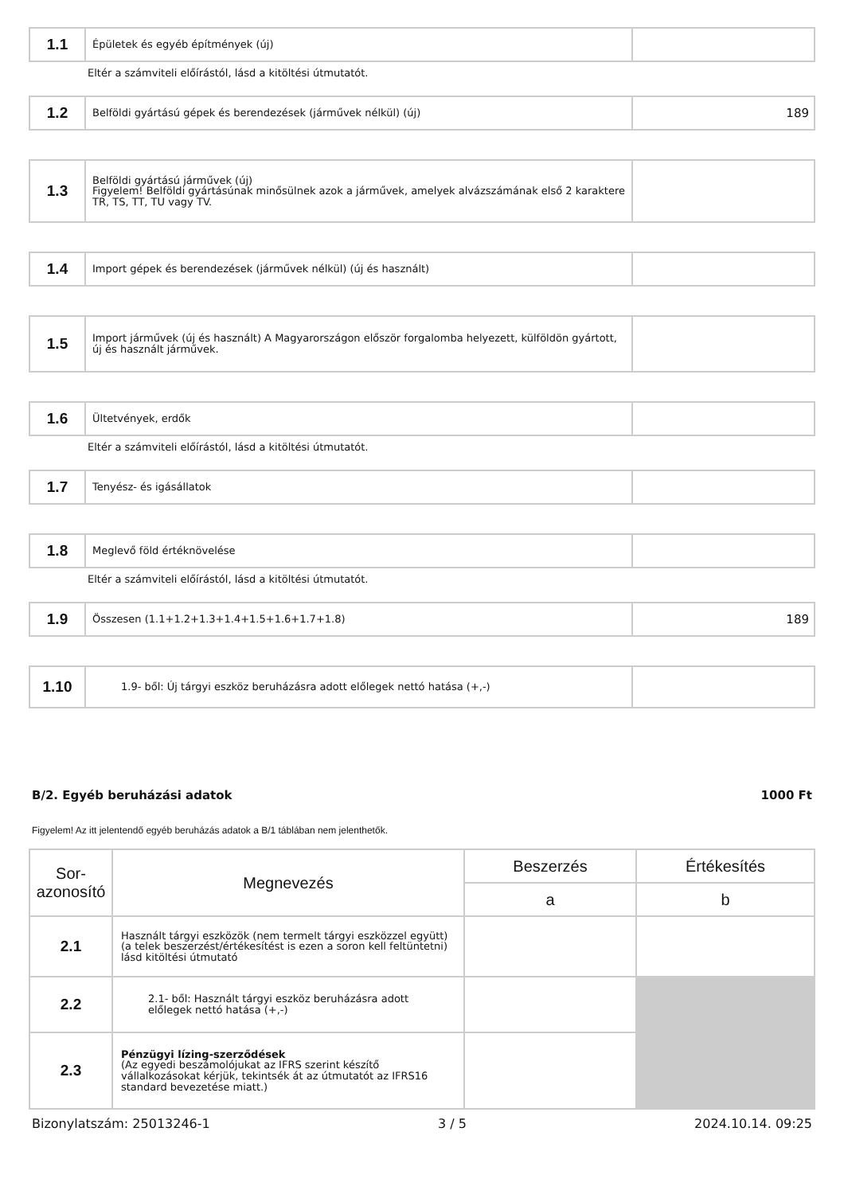| 1.1 | Épületek és egyéb építmények (új) | |
Eltér a számviteli előírástól, lásd a kitöltési útmutatót.
| 1.2 | Belföldi gyártású gépek és berendezések (járművek nélkül) (új) | 189 |
| 1.3 | Belföldi gyártású járművek (új) Figyelem! Belföldi gyártásúnak minősülnek azok a járművek, amelyek alvázszámának első 2 karaktere TR, TS, TT, TU vagy TV. | |
| 1.4 | Import gépek és berendezések (járművek nélkül) (új és használt) | |
| 1.5 | Import járművek (új és használt) A Magyarországon először forgalomba helyezett, külföldön gyártott, új és használt járművek. | |
| 1.6 | Ültetvények, erdők | |
Eltér a számviteli előírástól, lásd a kitöltési útmutatót.
| 1.7 | Tenyész- és igásállatok | |
| 1.8 | Meglevő föld értéknövelése | |
Eltér a számviteli előírástól, lásd a kitöltési útmutatót.
| 1.9 | Összesen (1.1+1.2+1.3+1.4+1.5+1.6+1.7+1.8) | 189 |
| 1.10 | 1.9- ből: Új tárgyi eszköz beruházásra adott előlegek nettó hatása (+,-) | |
B/2. Egyéb beruházási adatok 1000 Ft
Figyelem! Az itt jelentendő egyéb beruházás adatok a B/1 táblában nem jelenthetők.
| Sor- azonosító | Megnevezés | Beszerzés | Értékesítés |
| --- | --- | --- | --- |
| | | a | b |
| 2.1 | Használt tárgyi eszközök (nem termelt tárgyi eszközzel együtt) (a telek beszerzést/értékesítést is ezen a soron kell feltüntetni) lásd kitöltési útmutató | | |
| 2.2 | 2.1- ből: Használt tárgyi eszköz beruházásra adott előlegek nettó hatása (+,-) | | |
| 2.3 | Pénzügyi lízing-szerződések (Az egyedi beszámolójukat az IFRS szerint készítő vállalkozásokat kérjük, tekintsék át az útmutatót az IFRS16 standard bevezetése miatt.) | | |
Bizonylatszám: 25013246-1 3 / 5 2024.10.14. 09:25